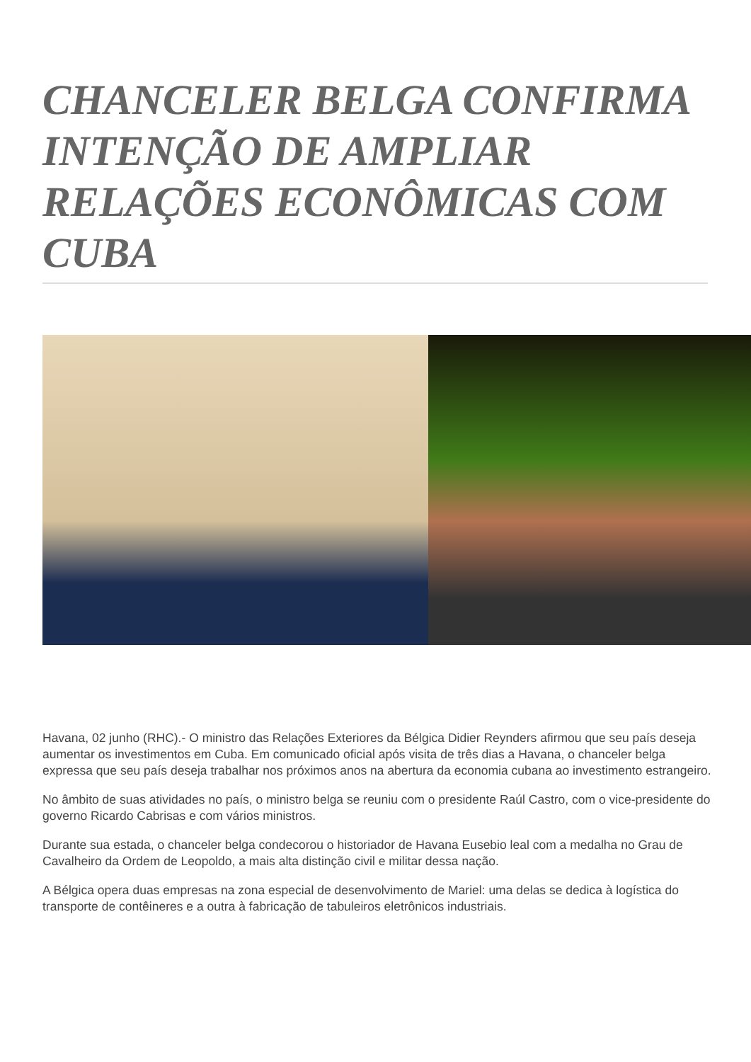CHANCELER BELGA CONFIRMA INTENÇÃO DE AMPLIAR RELAÇÕES ECONÔMICAS COM CUBA
Havana, 02 junho (RHC).- O ministro das Relações Exteriores da Bélgica Didier Reynders afirmou que seu país deseja aumentar os investimentos em Cuba. Em comunicado oficial após visita de três dias a Havana, o chanceler belga expressa que seu país deseja trabalhar nos próximos anos na abertura da economia cubana ao investimento estrangeiro.
No âmbito de suas atividades no país, o ministro belga se reuniu com o presidente Raúl Castro, com o vice-presidente do governo Ricardo Cabrisas e com vários ministros.
Durante sua estada, o chanceler belga condecorou o historiador de Havana Eusebio leal com a medalha no Grau de Cavalheiro da Ordem de Leopoldo, a mais alta distinção civil e militar dessa nação.
A Bélgica opera duas empresas na zona especial de desenvolvimento de Mariel: uma delas se dedica à logística do transporte de contêineres e a outra à fabricação de tabuleiros eletrônicos industriais.